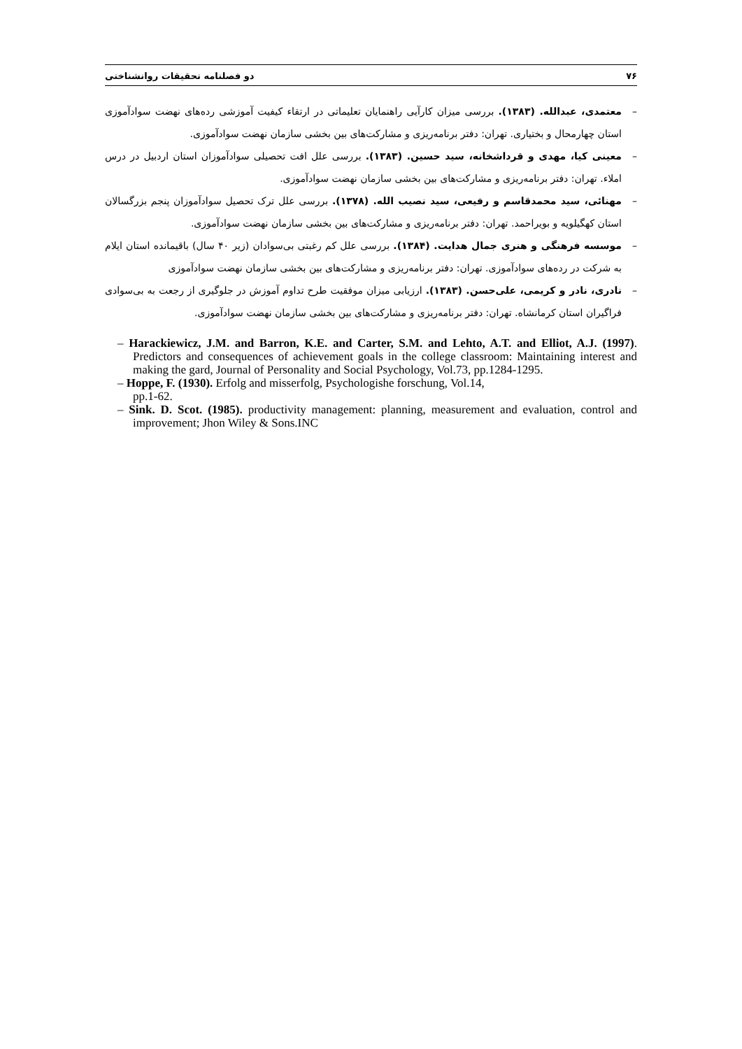۷۶ دو فصلنامه تحقیقات روانشناختی
– معتمدی، عبدالله. (۱۳۸۳). بررسی میزان کارآیی راهنمایان تعلیماتی در ارتقاء کیفیت آموزشی رده‌های نهضت سوادآموزی استان چهارمحال و بختیاری. تهران: دفتر برنامه‌ریزی و مشارکت‌های بین بخشی سازمان نهضت سوادآموزی.
– معینی کیا، مهدی و قرداشخانه، سید حسین. (۱۳۸۳). بررسی علل افت تحصیلی سوادآموزان استان اردبیل در درس املاء. تهران: دفتر برنامه‌ریزی و مشارکت‌های بین بخشی سازمان نهضت سوادآموزی.
– مهنائی، سید محمدقاسم و رفیعی، سید نصیب الله. (۱۳۷۸). بررسی علل ترک تحصیل سوادآموزان پنجم بزرگسالان استان کهگیلویه و بویراحمد. تهران: دفتر برنامه‌ریزی و مشارکت‌های بین بخشی سازمان نهضت سوادآموزی.
– موسسه فرهنگی و هنری جمال هدایت. (۱۳۸۴). بررسی علل کم رغبتی بی‌سوادان (زیر ۴۰ سال) باقیمانده استان ایلام به شرکت در رده‌های سوادآموزی. تهران: دفتر برنامه‌ریزی و مشارکت‌های بین بخشی سازمان نهضت سوادآموزی
– نادری، نادر و کریمی، علی‌حسن. (۱۳۸۳). ارزیابی میزان موفقیت طرح تداوم آموزش در جلوگیری از رجعت به بی‌سوادی فراگیران استان کرمانشاه. تهران: دفتر برنامه‌ریزی و مشارکت‌های بین بخشی سازمان نهضت سوادآموزی.
– Harackiewicz, J.M. and Barron, K.E. and Carter, S.M. and Lehto, A.T. and Elliot, A.J. (1997). Predictors and consequences of achievement goals in the college classroom: Maintaining interest and making the gard, Journal of Personality and Social Psychology, Vol.73, pp.1284-1295.
– Hoppe, F. (1930). Erfolg and misserfolg, Psychologishe forschung, Vol.14,
pp.1-62.
– Sink. D. Scot. (1985). productivity management: planning, measurement and evaluation, control and improvement; Jhon Wiley & Sons.INC